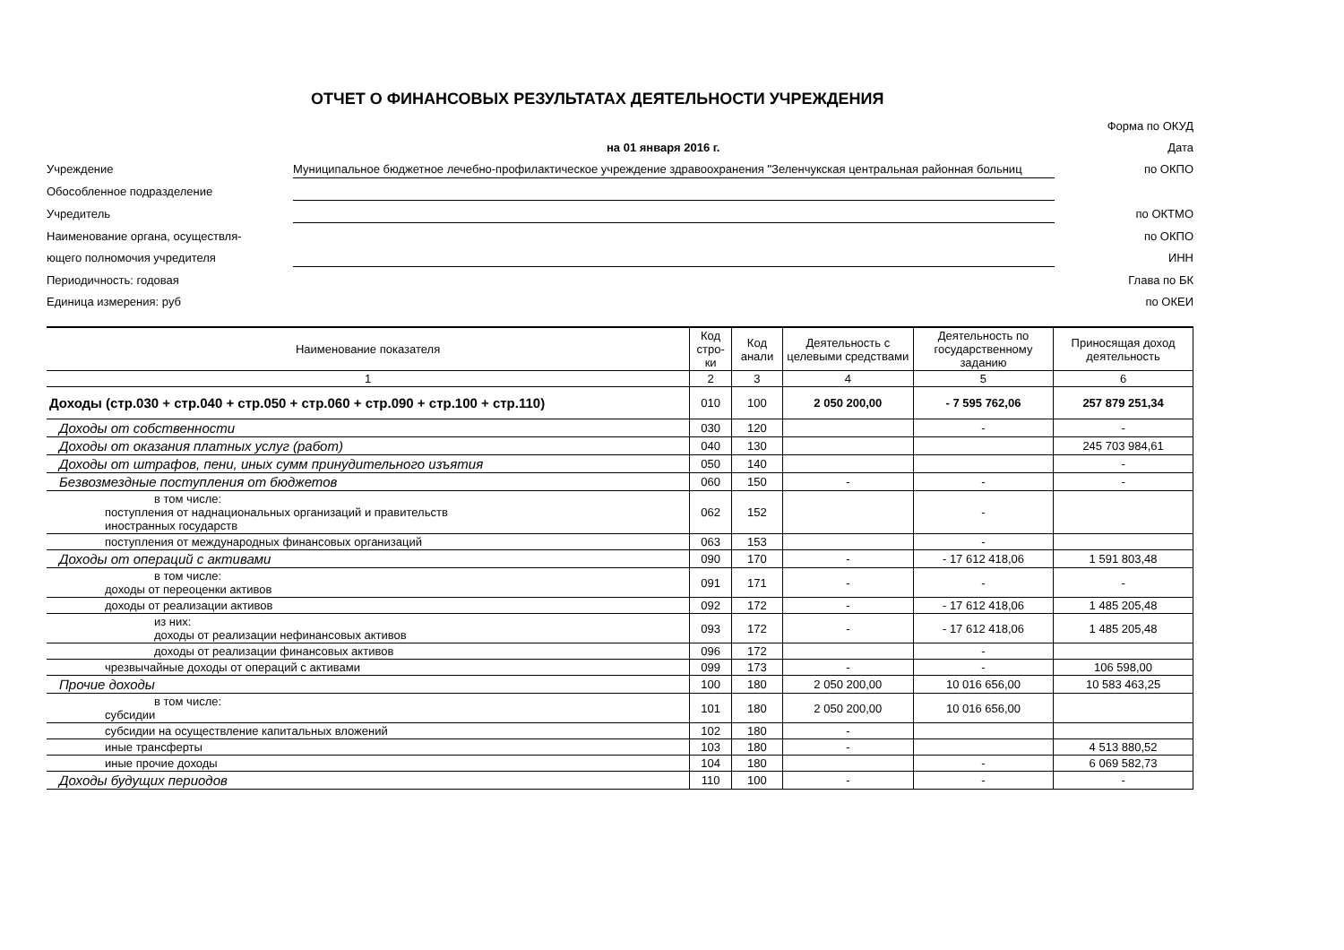ОТЧЕТ О ФИНАНСОВЫХ РЕЗУЛЬТАТАХ ДЕЯТЕЛЬНОСТИ УЧРЕЖДЕНИЯ
Форма по ОКУД
на 01 января 2016 г.
Дата
Учреждение
Муниципальное бюджетное лечебно-профилактическое учреждение здравоохранения "Зеленчукская центральная районная больниц
по ОКПО
Обособленное подразделение
Учредитель
по ОКТМО
Наименование органа, осуществля-
по ОКПО
ющего полномочия учредителя
ИНН
Периодичность: годовая
Глава по БК
Единица измерения: руб
по ОКЕИ
| Наименование показателя | Код стро-ки | Код анали | Деятельность с целевыми средствами | Деятельность по государственному заданию | Приносящая доход деятельность |
| --- | --- | --- | --- | --- | --- |
| 1 | 2 | 3 | 4 | 5 | 6 |
| Доходы (стр.030 + стр.040 + стр.050 + стр.060 + стр.090 + стр.100 + стр.110) | 010 | 100 | 2 050 200,00 | - 7 595 762,06 | 257 879 251,34 |
| Доходы от собственности | 030 | 120 | | - | - |
| Доходы от оказания платных услуг (работ) | 040 | 130 | | | 245 703 984,61 |
| Доходы от штрафов, пени, иных сумм принудительного изъятия | 050 | 140 | | | - |
| Безвозмездные поступления от бюджетов | 060 | 150 | - | - | - |
| в том числе: поступления от наднациональных организаций и правительств иностранных государств | 062 | 152 | | - | |
| поступления от международных финансовых организаций | 063 | 153 | | - | |
| Доходы от операций с активами | 090 | 170 | - | - 17 612 418,06 | 1 591 803,48 |
| в том числе: доходы от переоценки активов | 091 | 171 | - | - | - |
| доходы от реализации активов | 092 | 172 | - | - 17 612 418,06 | 1 485 205,48 |
| из них: доходы от реализации нефинансовых активов | 093 | 172 | - | - 17 612 418,06 | 1 485 205,48 |
| доходы от реализации финансовых активов | 096 | 172 | | - | |
| чрезвычайные доходы от операций с активами | 099 | 173 | - | - | 106 598,00 |
| Прочие доходы | 100 | 180 | 2 050 200,00 | 10 016 656,00 | 10 583 463,25 |
| в том числе: субсидии | 101 | 180 | 2 050 200,00 | 10 016 656,00 | |
| субсидии на осуществление капитальных вложений | 102 | 180 | - | | |
| иные трансферты | 103 | 180 | - | | 4 513 880,52 |
| иные прочие доходы | 104 | 180 | | - | 6 069 582,73 |
| Доходы будущих периодов | 110 | 100 | - | - | - |